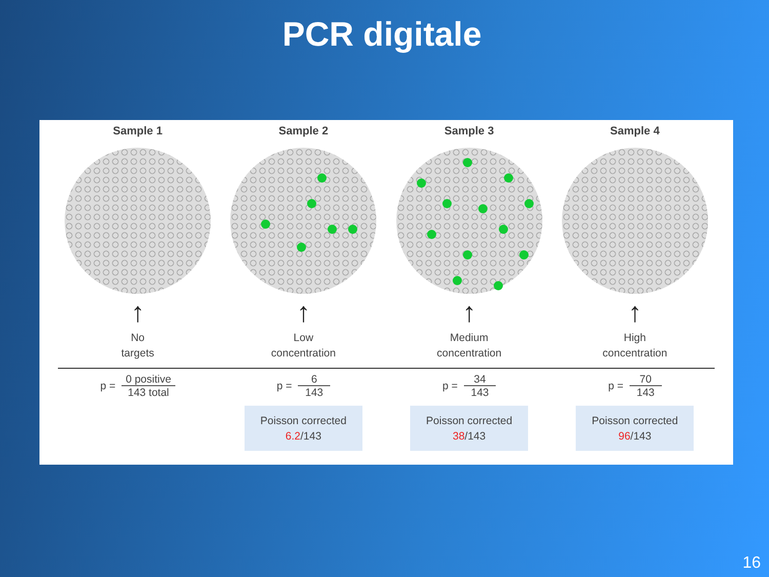PCR digitale
Sample 1
↑
No
targets
Sample 2
↑
Low
concentration
Sample 3
↑
Medium
concentration
Sample 4
↑
High
concentration
p =
0 positive 143 total
p =
6 143
Poisson corrected
6.2/143
p =
34 143
Poisson corrected
38/143
p =
70 143
Poisson corrected
96/143
16